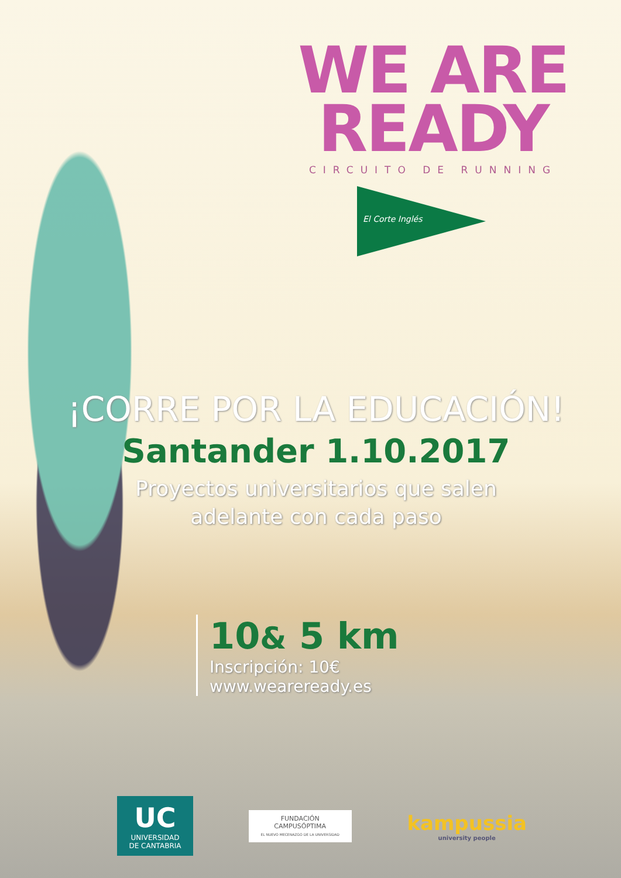WE ARE
READY
CIRCUITO DE RUNNING
El Corte Inglés
¡CORRE POR LA EDUCACIÓN!
Santander 1.10.2017
Proyectos universitarios que salen
adelante con cada paso
10& 5 km
Inscripción: 10€
www.weareready.es
UC
UNIVERSIDAD
DE CANTABRIA
FUNDACIÓN
CAMPUSÓPTIMA
EL NUEVO MECENAZGO DE LA UNIVERSIDAD
kampussia
university people